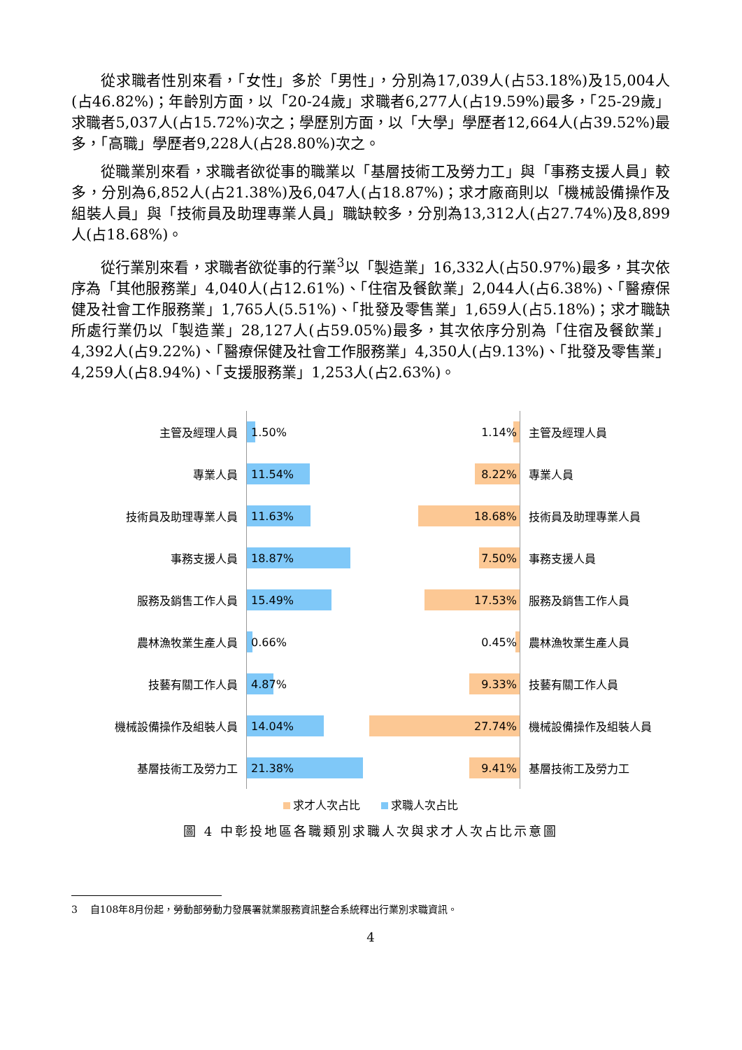從求職者性別來看，「女性」多於「男性」，分別為17,039人(占53.18%)及15,004人(占46.82%)；年齡別方面，以「20-24歲」求職者6,277人(占19.59%)最多，「25-29歲」求職者5,037人(占15.72%)次之；學歷別方面，以「大學」學歷者12,664人(占39.52%)最多，「高職」學歷者9,228人(占28.80%)次之。
從職業別來看，求職者欲從事的職業以「基層技術工及勞力工」與「事務支援人員」較多，分別為6,852人(占21.38%)及6,047人(占18.87%)；求才廠商則以「機械設備操作及組裝人員」與「技術員及助理專業人員」職缺較多，分別為13,312人(占27.74%)及8,899人(占18.68%)。
從行業別來看，求職者欲從事的行業<sup>3</sup>以「製造業」16,332人(占50.97%)最多，其次依序為「其他服務業」4,040人(占12.61%)、「住宿及餐飲業」2,044人(占6.38%)、「醫療保健及社會工作服務業」1,765人(5.51%)、「批發及零售業」1,659人(占5.18%)；求才職缺所處行業仍以「製造業」28,127人(占59.05%)最多，其次依序分別為「住宿及餐飲業」4,392人(占9.22%)、「醫療保健及社會工作服務業」4,350人(占9.13%)、「批發及零售業」4,259人(占8.94%)、「支援服務業」1,253人(占2.63%)。
主管及經理人員
1.50% 1.14%
主管及經理人員
專業人員
11.54% 8.22%
專業人員
技術員及助理專業人員
11.63% 18.68%
技術員及助理專業人員
事務支援人員
18.87% 7.50%
事務支援人員
服務及銷售工作人員
15.49% 17.53%
服務及銷售工作人員
農林漁牧業生產人員
0.66% 0.45%
農林漁牧業生產人員
技藝有關工作人員
4.87% 9.33%
技藝有關工作人員
機械設備操作及組裝人員
14.04% 27.74%
機械設備操作及組裝人員
基層技術工及勞力工
21.38% 9.41%
基層技術工及勞力工
求才人次占比 求職人次占比
圖 4 中彰投地區各職類別求職人次與求才人次占比示意圖
3 自108年8月份起，勞動部勞動力發展署就業服務資訊整合系統釋出行業別求職資訊。
4